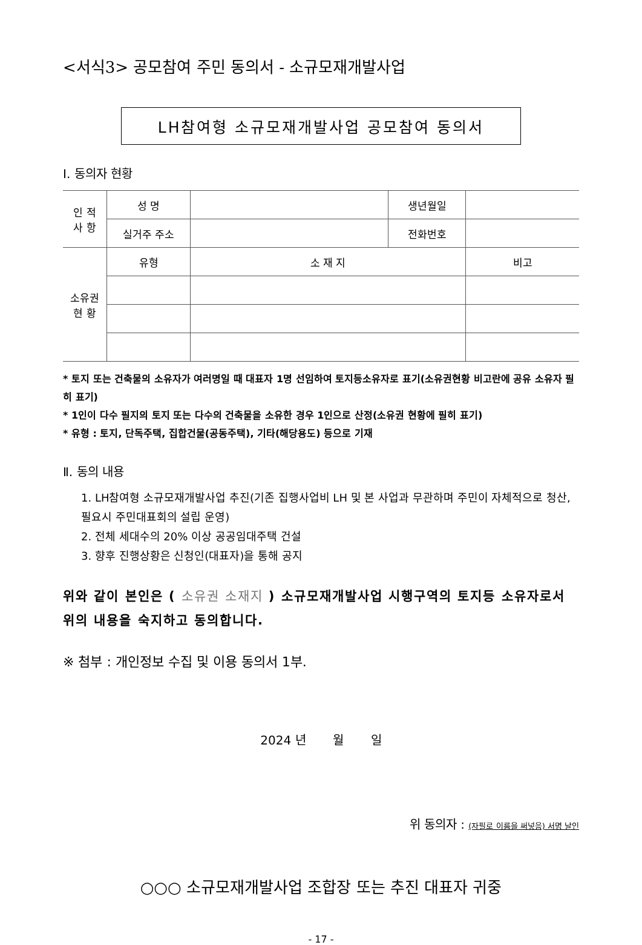<서식3> 공모참여 주민 동의서 - 소규모재개발사업
LH참여형 소규모재개발사업 공모참여 동의서
Ⅰ. 동의자 현황
| 인 적 사 항 | 성 명 | | 생년월일 | |
| | 실거주 주소 | | 전화번호 | |
| 소유권 현 황 | 유형 | 소 재 지 | | 비고 |
* 토지 또는 건축물의 소유자가 여러명일 때 대표자 1명 선임하여 토지등소유자로 표기(소유권현황 비고란에 공유 소유자 필히 표기)
* 1인이 다수 필지의 토지 또는 다수의 건축물을 소유한 경우 1인으로 산정(소유권 현황에 필히 표기)
* 유형 : 토지, 단독주택, 집합건물(공동주택), 기타(해당용도) 등으로 기재
Ⅱ. 동의 내용
1. LH참여형 소규모재개발사업 추진(기존 집행사업비 LH 및 본 사업과 무관하며 주민이 자체적으로 청산, 필요시 주민대표회의 설립 운영)
2. 전체 세대수의 20% 이상 공공임대주택 건설
3. 향후 진행상황은 신청인(대표자)을 통해 공지
위와 같이 본인은 ( 소유권 소재지 ) 소규모재개발사업 시행구역의 토지등 소유자로서 위의 내용을 숙지하고 동의합니다.
※ 첨부 : 개인정보 수집 및 이용 동의서 1부.
2024 년 월 일
위 동의자 : (자필로 이름을 써넣음) 서명 날인
○○○ 소규모재개발사업 조합장 또는 추진 대표자 귀중
- 17 -